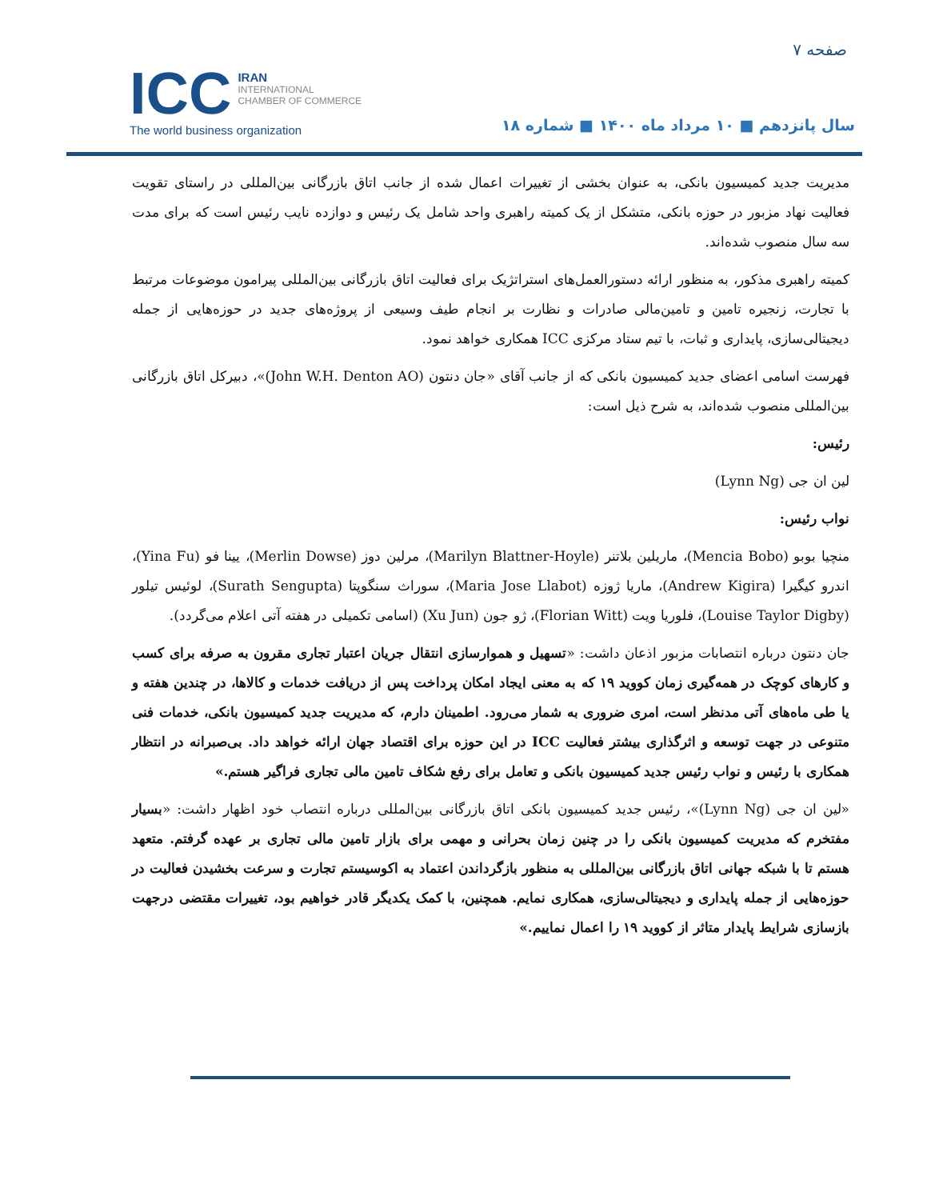صفحه ۷
ICC
IRAN
INTERNATIONAL
CHAMBER OF COMMERCE
The world business organization
سال پانزدهم ■ ۱۰ مرداد ماه ۱۴۰۰ ■ شماره ۱۸
مدیریت جدید کمیسیون بانکی، به عنوان بخشی از تغییرات اعمال شده از جانب اتاق بازرگانی بین‌المللی در راستای تقویت فعالیت نهاد مزبور در حوزه بانکی، متشکل از یک کمیته راهبری واحد شامل یک رئیس و دوازده نایب رئیس است که برای مدت سه سال منصوب شده‌اند.
کمیته راهبری مذکور، به منظور ارائه دستورالعمل‌های استراتژیک برای فعالیت اتاق بازرگانی بین‌المللی پیرامون موضوعات مرتبط با تجارت، زنجیره تامین و تامین‌مالی صادرات و نظارت بر انجام طیف وسیعی از پروژه‌های جدید در حوزه‌هایی از جمله دیجیتالی‌سازی، پایداری و ثبات، با تیم ستاد مرکزی ICC همکاری خواهد نمود.
فهرست اسامی اعضای جدید کمیسیون بانکی که از جانب آقای «جان دنتون (John W.H. Denton AO)»، دبیرکل اتاق بازرگانی بین‌المللی منصوب شده‌اند، به شرح ذیل است:
رئیس:
لین ان جی (Lynn Ng)
نواب رئیس:
منچیا بوبو (Mencia Bobo)، ماریلین بلاتنر (Marilyn Blattner-Hoyle)، مرلین دوز (Merlin Dowse)، یینا فو (Yina Fu)، اندرو کیگیرا (Andrew Kigira)، ماریا ژوزه (Maria Jose Llabot)، سوراث سنگوپتا (Surath Sengupta)، لوئیس تیلور (Louise Taylor Digby)، فلوریا ویت (Florian Witt)، ژو جون (Xu Jun) (اسامی تکمیلی در هفته آتی اعلام می‌گردد).
جان دنتون درباره انتصابات مزبور اذعان داشت: «تسهیل و هموارسازی انتقال جریان اعتبار تجاری مقرون به صرفه برای کسب و کارهای کوچک در همه‌گیری زمان کووید ۱۹ که به معنی ایجاد امکان پرداخت پس از دریافت خدمات و کالاها، در چندین هفته و یا طی ماه‌های آتی مدنظر است، امری ضروری به شمار می‌رود. اطمینان دارم، که مدیریت جدید کمیسیون بانکی، خدمات فنی متنوعی در جهت توسعه و اثرگذاری بیشتر فعالیت ICC در این حوزه برای اقتصاد جهان ارائه خواهد داد. بی‌صبرانه در انتظار همکاری با رئیس و نواب رئیس جدید کمیسیون بانکی و تعامل برای رفع شکاف تامین مالی تجاری فراگیر هستم.»
«لین ان جی (Lynn Ng)»، رئیس جدید کمیسیون بانکی اتاق بازرگانی بین‌المللی درباره انتصاب خود اظهار داشت: «بسیار مفتخرم که مدیریت کمیسیون بانکی را در چنین زمان بحرانی و مهمی برای بازار تامین مالی تجاری بر عهده گرفتم. متعهد هستم تا با شبکه جهانی اتاق بازرگانی بین‌المللی به منظور بازگرداندن اعتماد به اکوسیستم تجارت و سرعت بخشیدن فعالیت در حوزه‌هایی از جمله پایداری و دیجیتالی‌سازی، همکاری نمایم. همچنین، با کمک یکدیگر قادر خواهیم بود، تغییرات مقتضی درجهت بازسازی شرایط پایدار متاثر از کووید ۱۹ را اعمال نماییم.»